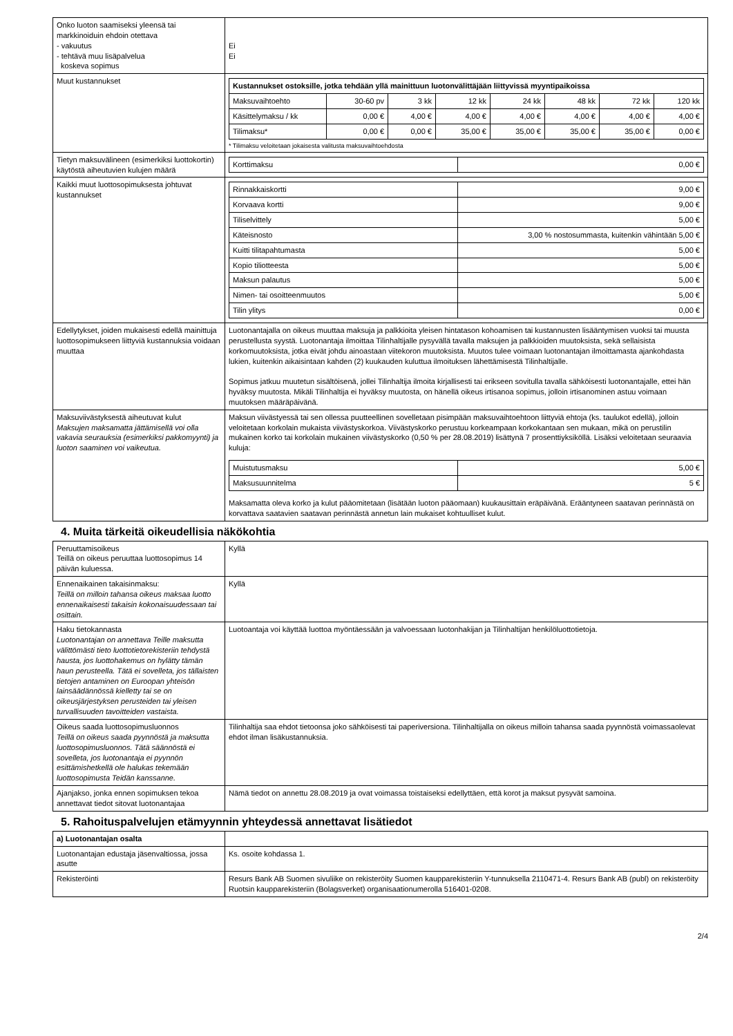| Onko luoton saamiseksi yleensä tai markkinoiduin ehdoin otettava - vakuutus - tehtävä muu lisäpalvelua koskeva sopimus | Ei Ei |
| Muut kustannukset | / Kustannukset ostoksille, jotka tehdään yllä mainittuun luotonvälittäjään liittyvissä myyntipaikoissa / / / / / / / / / --- / --- / --- / --- / --- / --- / --- / --- / / Maksuvaihtoehto / 30-60 pv / 3 kk / 12 kk / 24 kk / 48 kk / 72 kk / 120 kk / / Käsittelymaksu / kk / 0,00 € / 4,00 € / 4,00 € / 4,00 € / 4,00 € / 4,00 € / 4,00 € / / Tilimaksu* / 0,00 € / 0,00 € / 35,00 € / 35,00 € / 35,00 € / 35,00 € / 0,00 € / * Tilimaksu veloitetaan jokaisesta valitusta maksuvaihtoehdosta |
| Tietyn maksuvälineen (esimerkiksi luottokortin) käytöstä aiheutuvien kulujen määrä | / Korttimaksu / 0,00 € / |
| Kaikki muut luottosopimuksesta johtuvat kustannukset | / Rinnakkaiskortti / 9,00 € / / Korvaava kortti / 9,00 € / / Tiliselvittely / 5,00 € / / Käteisnosto / 3,00 % nostosummasta, kuitenkin vähintään 5,00 € / / Kuitti tilitapahtumasta / 5,00 € / / Kopio tiliotteesta / 5,00 € / / Maksun palautus / 5,00 € / / Nimen- tai osoitteenmuutos / 5,00 € / / Tilin ylitys / 0,00 € / |
| Edellytykset, joiden mukaisesti edellä mainittuja luottosopimukseen liittyviä kustannuksia voidaan muuttaa | Luotonantajalla on oikeus muuttaa maksuja ja palkkioita yleisen hintatason kohoamisen tai kustannusten lisääntymisen vuoksi tai muusta perustellusta syystä. Luotonantaja ilmoittaa Tilinhaltijalle pysyvällä tavalla maksujen ja palkkioiden muutoksista, sekä sellaisista korkomuutoksista, jotka eivät johdu ainoastaan viitekoron muutoksista. Muutos tulee voimaan luotonantajan ilmoittamasta ajankohdasta lukien, kuitenkin aikaisintaan kahden (2) kuukauden kuluttua ilmoituksen lähettämisestä Tilinhaltijalle. Sopimus jatkuu muutetun sisältöisenä, jollei Tilinhaltija ilmoita kirjallisesti tai erikseen sovitulla tavalla sähköisesti luotonantajalle, ettei hän hyväksy muutosta. Mikäli Tilinhaltija ei hyväksy muutosta, on hänellä oikeus irtisanoa sopimus, jolloin irtisanominen astuu voimaan muutoksen määräpäivänä. |
| Maksuviivästyksestä aiheutuvat kulut Maksujen maksamatta jättämisellä voi olla vakavia seurauksia (esimerkiksi pakkomyynti) ja luoton saaminen voi vaikeutua. | Maksun viivästyessä tai sen ollessa puutteellinen sovelletaan pisimpään maksuvaihtoehtoon liittyviä ehtoja (ks. taulukot edellä), jolloin veloitetaan korkolain mukaista viivästyskorkoa. Viivästyskorko perustuu korkeampaan korkokantaan sen mukaan, mikä on perustilin mukainen korko tai korkolain mukainen viivästyskorko (0,50 % per 28.08.2019) lisättynä 7 prosenttiyksiköllä. Lisäksi veloitetaan seuraavia kuluja: / Muistutusmaksu / 5,00 € / / Maksusuunnitelma / 5 € / Maksamatta oleva korko ja kulut pääomitetaan (lisätään luoton pääomaan) kuukausittain eräpäivänä. Erääntyneen saatavan perinnästä on korvattava saatavien saatavan perinnästä annetun lain mukaiset kohtuulliset kulut. |
4. Muita tärkeitä oikeudellisia näkökohtia
| Peruuttamisoikeus Teillä on oikeus peruuttaa luottosopimus 14 päivän kuluessa. | Kyllä |
| Ennenaikainen takaisinmaksu: Teillä on milloin tahansa oikeus maksaa luotto ennenaikaisesti takaisin kokonaisuudessaan tai osittain. | Kyllä |
| Haku tietokannasta Luotonantajan on annettava Teille maksutta välittömästi tieto luottotietorekisteriin tehdystä hausta, jos luottohakemus on hylätty tämän haun perusteella. Tätä ei sovelleta, jos tällaisten tietojen antaminen on Euroopan yhteisön lainsäädännössä kielletty tai se on oikeusjärjestyksen perusteiden tai yleisen turvallisuuden tavoitteiden vastaista. | Luotoantaja voi käyttää luottoa myöntäessään ja valvoessaan luotonhakijan ja Tilinhaltijan henkilöluottotietoja. |
| Oikeus saada luottosopimusluonnos Teillä on oikeus saada pyynnöstä ja maksutta luottosopimusluonnos. Tätä säännöstä ei sovelleta, jos luotonantaja ei pyynnön esittämishetkellä ole halukas tekemään luottosopimusta Teidän kanssanne. | Tilinhaltija saa ehdot tietoonsa joko sähköisesti tai paperiversiona. Tilinhaltijalla on oikeus milloin tahansa saada pyynnöstä voimassaolevat ehdot ilman lisäkustannuksia. |
| Ajanjakso, jonka ennen sopimuksen tekoa annettavat tiedot sitovat luotonantajaa | Nämä tiedot on annettu 28.08.2019 ja ovat voimassa toistaiseksi edellyttäen, että korot ja maksut pysyvät samoina. |
5. Rahoituspalvelujen etämyynnin yhteydessä annettavat lisätiedot
| a) Luotonantajan osalta | |
| Luotonantajan edustaja jäsenvaltiossa, jossa asutte | Ks. osoite kohdassa 1. |
| Rekisteröinti | Resurs Bank AB Suomen sivuliike on rekisteröity Suomen kaupparekisteriin Y-tunnuksella 2110471-4. Resurs Bank AB (publ) on rekisteröity Ruotsin kaupparekisteriin (Bolagsverket) organisaationumerolla 516401-0208. |
2/4